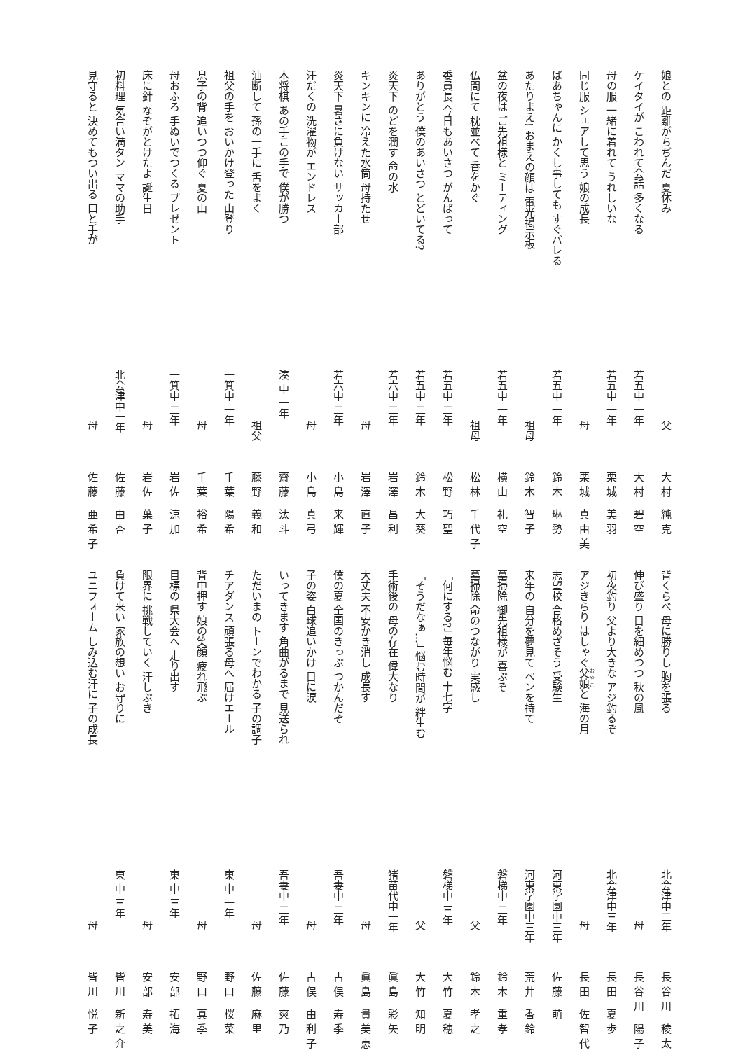娘との 距離がちぢんだ 夏休み 父 大村 純克
ケイタイが こわれて会話 多くなる 若五中 一年 大村 碧空
母の服 一緒に着れて うれしいな 若五中 一年 栗城 美羽
同じ服 シェアして思う 娘の成長 母 栗城 真由美
ばあちゃんに かくし事しても すぐバレる 若五中 一年 鈴木 琳勢
あたりまえ! おまえの顔は 電光掲示板 祖母 鈴木 智子
盆の夜は ご先祖様と ミーティング 若五中 一年 横山 礼空
仏間にて 枕並べて 香をかぐ 祖母 松林 千代子
委員長 今日もあいさつ がんばって 若五中 二年 松野 巧聖
ありがとう 僕のあいさつ とどいてる? 若五中 二年 鈴木 大葵
炎天下 のどを潤す 命の水 若六中 二年 岩澤 昌利
キンキンに 冷えた水筒 母持たせ 母 岩澤 直子
炎天下 暑さに負けない サッカー部 若六中 二年 小島 来輝
汗だくの 洗濯物が エンドレス 母 小島 真弓
本将棋 あの手この手で 僕が勝つ 湊 中 一年 齋藤 汰斗
油断して 孫の一手に 舌をまく 祖父 藤野 義和
祖父の手を おいかけ登った 山登り 一箕中 一年 千葉 陽希
息子の背 追いつつ仰ぐ 夏の山 母 千葉 裕希
母おふろ 手ぬいでつくる プレゼント 一箕中 二年 岩佐 涼加
床に針 なぞがとけたよ 誕生日 母 岩佐 葉子
初料理 気合い満タン ママの助手 北会津中一年 佐藤 由杏
見守ると 決めてもつい出る 口と手が 母 佐藤 亜希子
背くらべ 母に勝りし 胸を張る 北会津中二年 長谷川 稜太
伸び盛り 目を細めつつ 秋の風 母 長谷川 陽子
初夜釣り 父より大きな アジ釣るぞ 北会津中三年 長田 夏歩
アジきらり はしゃぐ父娘と 海の月 母 長田 佐智代
志望校 合格めざそう 受験生 河東学園中三年 佐藤 萌
来年の 自分を夢見て ペンを持て 河東学園中三年 荒井 香鈴
墓掃除 御先祖様が 喜ぶぞ 磐梯中 二年 鈴木 重孝
墓掃除 命のつながり 実感し 父 鈴木 孝之
「何にする?」 毎年悩む 十七字 磐梯中 三年 大竹 夏穂
「そうだなぁ…」 悩む時間が 絆生む 父 大竹 知明
手術後の 母の存在 偉大なり 猪苗代中一年 眞島 彩矢
大丈夫 不安かき消し 成長す 母 眞島 貴美恵
僕の夏 全国のきっぷ つかんだぞ 吾妻中 二年 古俣 寿季
子の姿 白球追いかけ 目に涙 母 古俣 由利子
いってきます 角曲がるまで 見送られ 吾妻中 二年 佐藤 爽乃
ただいまの トーンでわかる 子の調子 母 佐藤 麻里
チアダンス 頑張る母へ 届けエール 東 中 一年 野口 桜菜
背中押す 娘の笑顔 疲れ飛ぶ 母 野口 真季
目標の 県大会へ 走り出す 東 中 三年 安部 拓海
限界に 挑戦していく 汗しぶき 母 安部 寿美
負けて来い 家族の想い お守りに 東 中 三年 皆川 新之介
ユニフォーム しみ込む汗に 子の成長 母 皆川 悦子